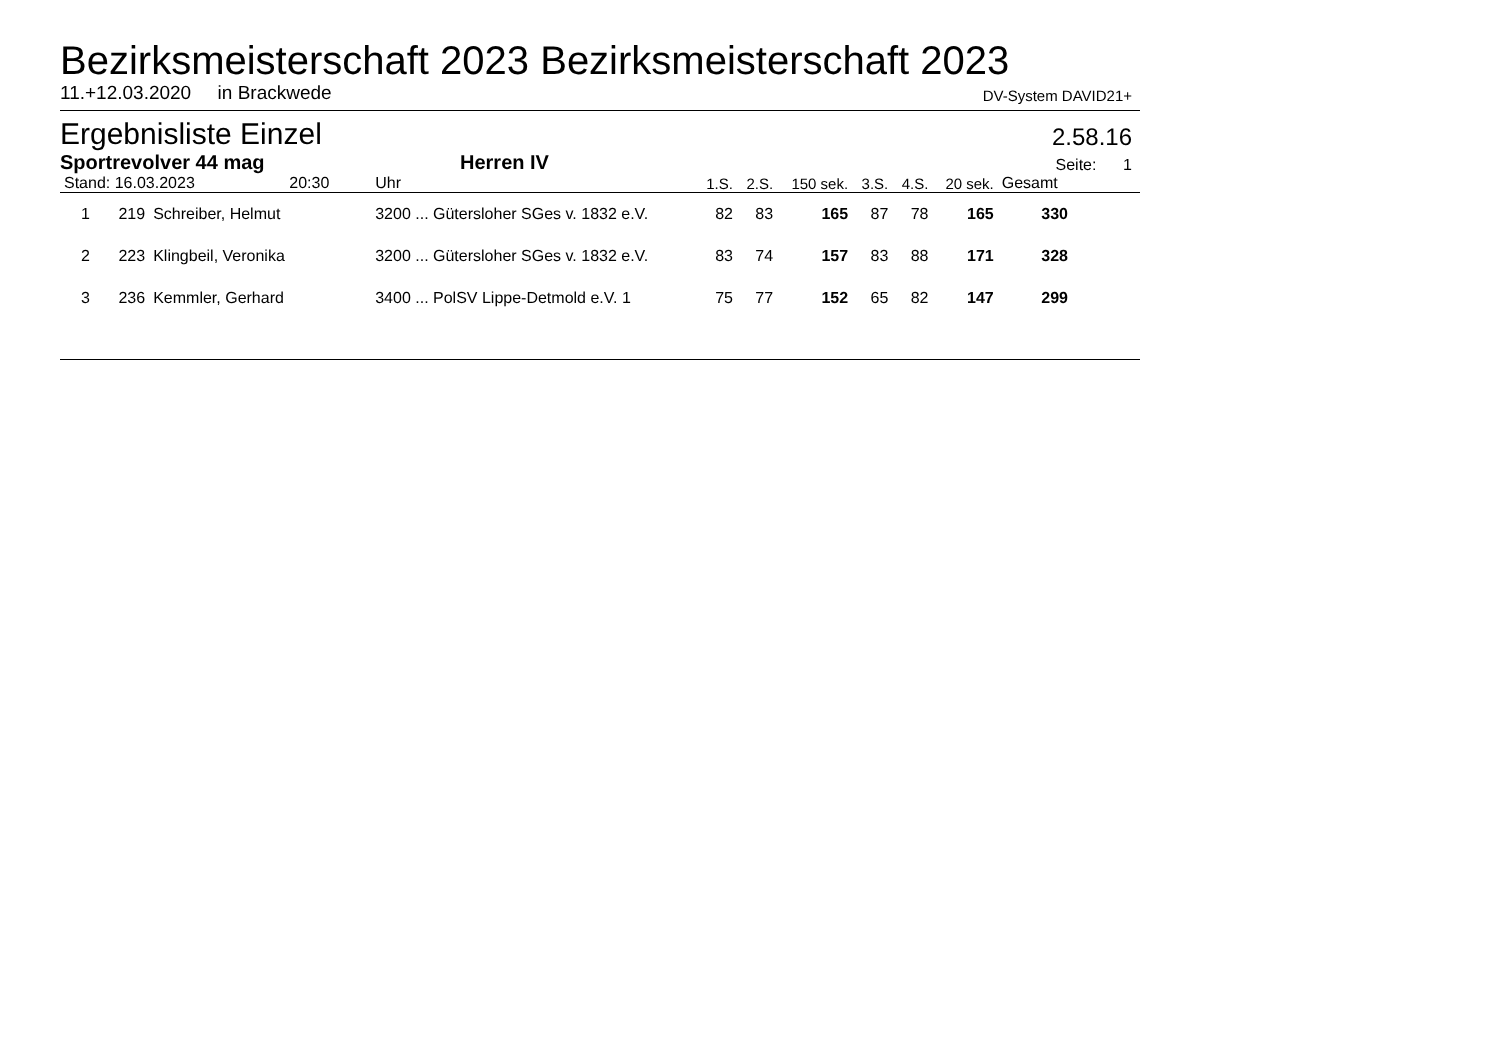Bezirksmeisterschaft 2023 Bezirksmeisterschaft 2023
11.+12.03.2020 in Brackwede DV-System DAVID21+
Ergebnisliste Einzel
2.58.16
Sportrevolver 44 mag Herren IV Seite: 1
| Stand: 16.03.2023 20:30 | | | Uhr | 1.S. | 2.S. | 150 sek. | 3.S. | 4.S. | 20 sek. | Gesamt | |
| --- | --- | --- | --- | --- | --- | --- | --- | --- | --- | --- | --- |
| 1 | 219 | Schreiber, Helmut | 3200 ... Gütersloher SGes v. 1832 e.V. | 82 | 83 | 165 | 87 | 78 | 165 | 330 | |
| 2 | 223 | Klingbeil, Veronika | 3200 ... Gütersloher SGes v. 1832 e.V. | 83 | 74 | 157 | 83 | 88 | 171 | 328 | |
| 3 | 236 | Kemmler, Gerhard | 3400 ... PolSV Lippe-Detmold e.V. 1 | 75 | 77 | 152 | 65 | 82 | 147 | 299 | |